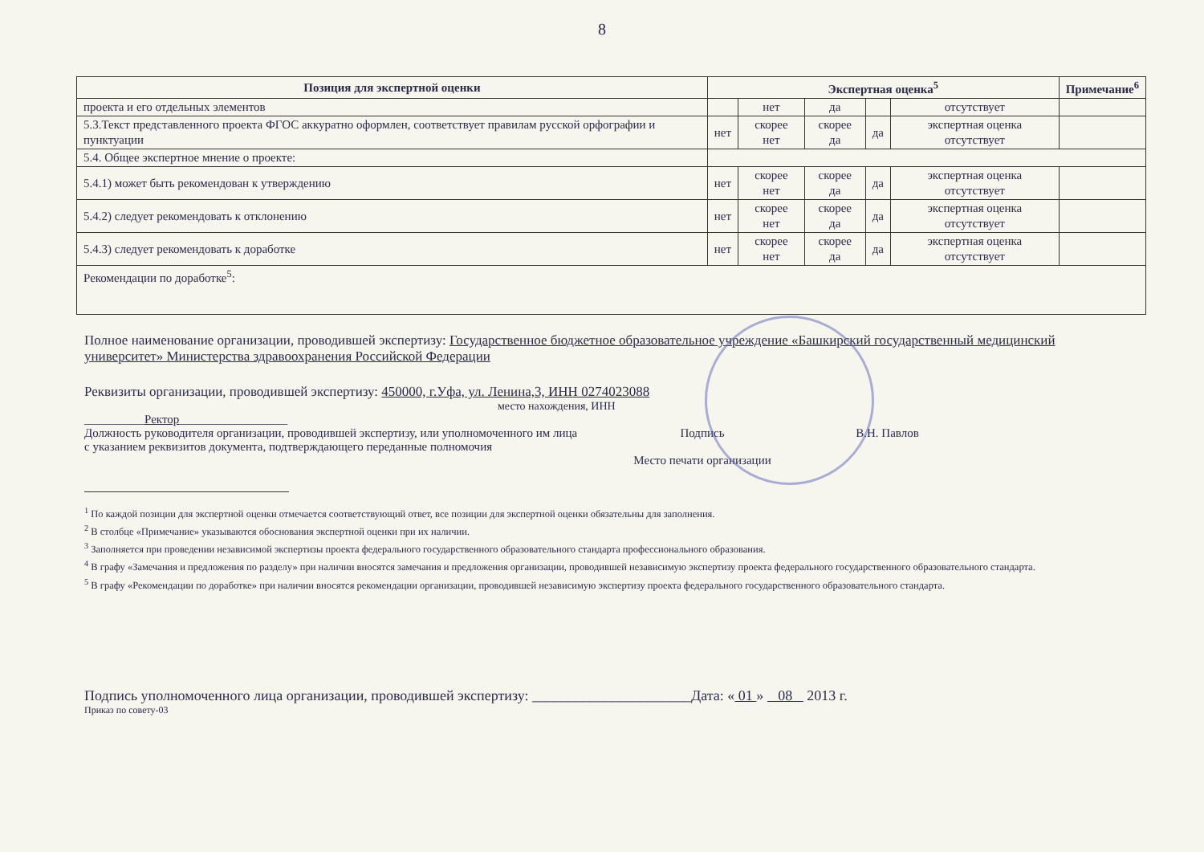8
| Позиция для экспертной оценки | Экспертная оценка<sup>5</sup> | | | | | Примечание<sup>6</sup> |
| --- | --- | --- | --- | --- | --- | --- |
| проекта и его отдельных элементов | | нет | да | | отсутствует | |
| 5.3.Текст представленного проекта ФГОС аккуратно оформлен, соответствует правилам русской орфографии и пунктуации | нет | скорее нет | скорее да | да | экспертная оценка отсутствует | |
| 5.4. Общее экспертное мнение о проекте: | | | | | | |
| 5.4.1) может быть рекомендован к утверждению | нет | скорее нет | скорее да | да | экспертная оценка отсутствует | |
| 5.4.2) следует рекомендовать к отклонению | нет | скорее нет | скорее да | да | экспертная оценка отсутствует | |
| 5.4.3) следует рекомендовать к доработке | нет | скорее нет | скорее да | да | экспертная оценка отсутствует | |
| Рекомендации по доработке<sup>5</sup>: | | | | | | |
Полное наименование организации, проводившей экспертизу: Государственное бюджетное образовательное учреждение «Башкирский государственный медицинский университет» Министерства здравоохранения Российской Федерации
Реквизиты организации, проводившей экспертизу: 450000, г.Уфа, ул. Ленина,3, ИНН 0274023088
место нахождения, ИНН
__________Ректор__________________
Должность руководителя организации, проводившей экспертизу, или уполномоченного им лица с указанием реквизитов документа, подтверждающего переданные полномочия
Подпись
Место печати организации
В.Н. Павлов
<sup>1</sup> По каждой позиции для экспертной оценки отмечается соответствующий ответ, все позиции для экспертной оценки обязательны для заполнения.
<sup>2</sup> В столбце «Примечание» указываются обоснования экспертной оценки при их наличии.
<sup>3</sup> Заполняется при проведении независимой экспертизы проекта федерального государственного образовательного стандарта профессионального образования.
<sup>4</sup> В графу «Замечания и предложения по разделу» при наличии вносятся замечания и предложения организации, проводившей независимую экспертизу проекта федерального государственного образовательного стандарта.
<sup>5</sup> В графу «Рекомендации по доработке» при наличии вносятся рекомендации организации, проводившей независимую экспертизу проекта федерального государственного образовательного стандарта.
Подпись уполномоченного лица организации, проводившей экспертизу: ______________________Дата: « 01 » 08 2013 г.
Приказ по совету-03